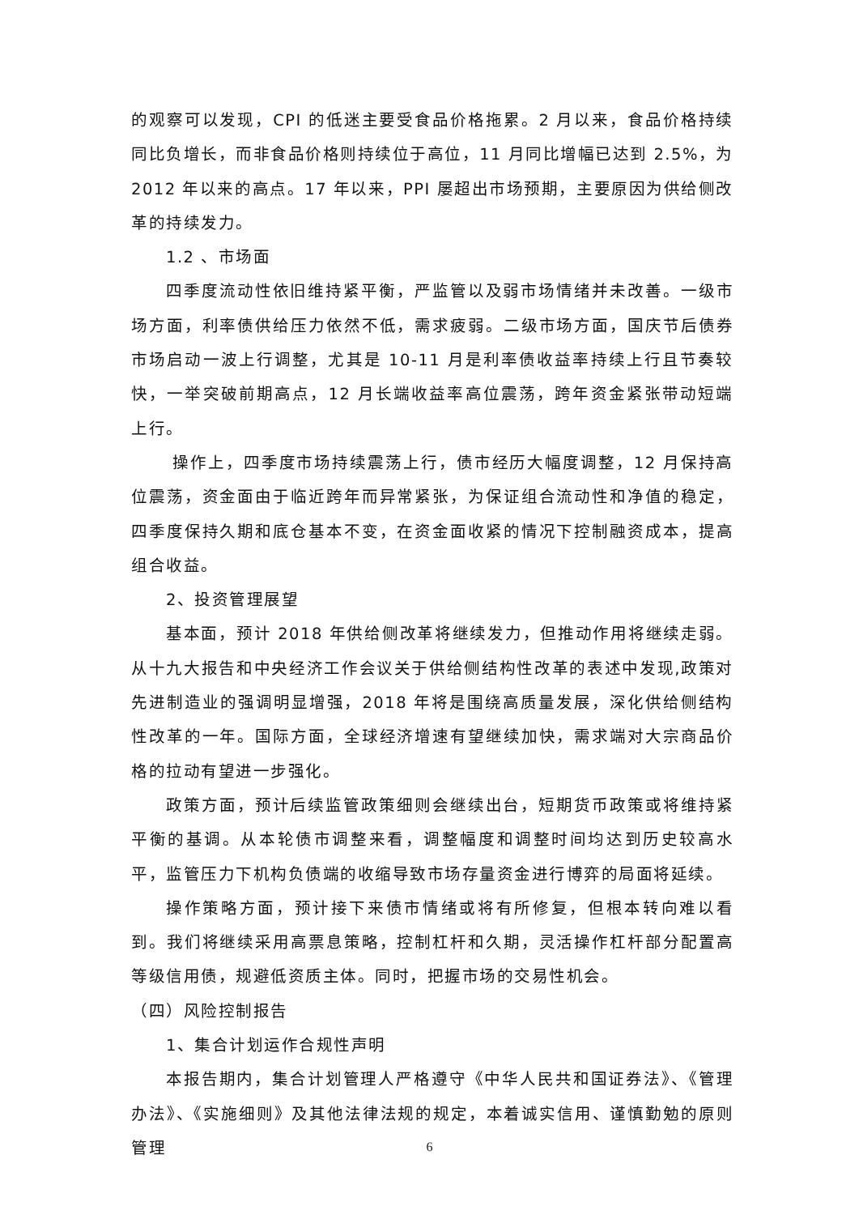的观察可以发现，CPI 的低迷主要受食品价格拖累。2 月以来，食品价格持续同比负增长，而非食品价格则持续位于高位，11 月同比增幅已达到 2.5%，为 2012 年以来的高点。17 年以来，PPI 屡超出市场预期，主要原因为供给侧改革的持续发力。
1.2 、市场面
四季度流动性依旧维持紧平衡，严监管以及弱市场情绪并未改善。一级市场方面，利率债供给压力依然不低，需求疲弱。二级市场方面，国庆节后债券市场启动一波上行调整，尤其是 10-11 月是利率债收益率持续上行且节奏较快，一举突破前期高点，12 月长端收益率高位震荡，跨年资金紧张带动短端上行。
操作上，四季度市场持续震荡上行，债市经历大幅度调整，12 月保持高位震荡，资金面由于临近跨年而异常紧张，为保证组合流动性和净值的稳定，四季度保持久期和底仓基本不变，在资金面收紧的情况下控制融资成本，提高组合收益。
2、投资管理展望
基本面，预计 2018 年供给侧改革将继续发力，但推动作用将继续走弱。从十九大报告和中央经济工作会议关于供给侧结构性改革的表述中发现,政策对先进制造业的强调明显增强，2018 年将是围绕高质量发展，深化供给侧结构性改革的一年。国际方面，全球经济增速有望继续加快，需求端对大宗商品价格的拉动有望进一步强化。
政策方面，预计后续监管政策细则会继续出台，短期货币政策或将维持紧平衡的基调。从本轮债市调整来看，调整幅度和调整时间均达到历史较高水平，监管压力下机构负债端的收缩导致市场存量资金进行博弈的局面将延续。
操作策略方面，预计接下来债市情绪或将有所修复，但根本转向难以看到。我们将继续采用高票息策略，控制杠杆和久期，灵活操作杠杆部分配置高等级信用债，规避低资质主体。同时，把握市场的交易性机会。
（四）风险控制报告
1、集合计划运作合规性声明
本报告期内，集合计划管理人严格遵守《中华人民共和国证券法》、《管理办法》、《实施细则》及其他法律法规的规定，本着诚实信用、谨慎勤勉的原则管理
6